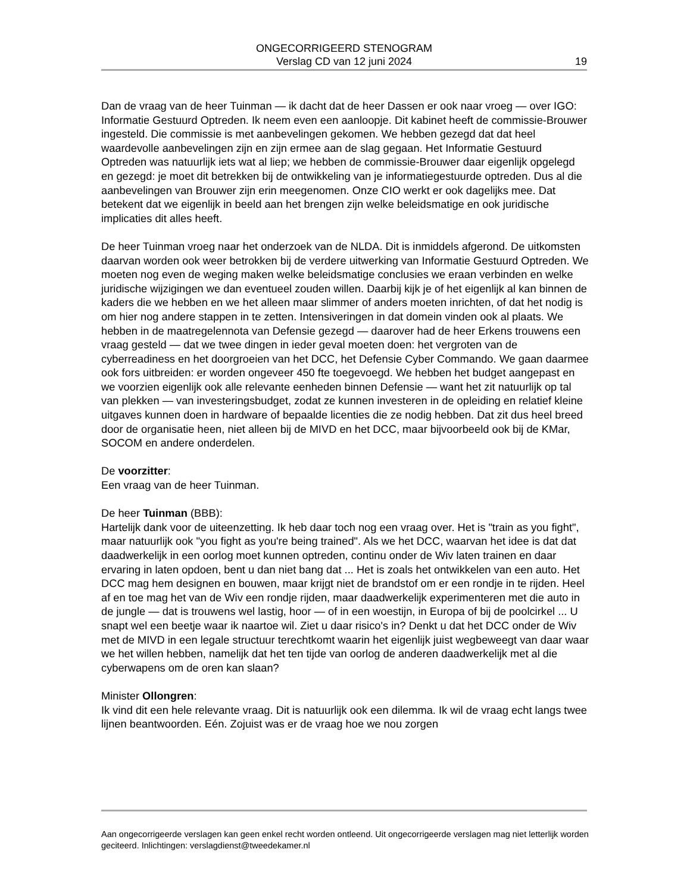ONGECORRIGEERD STENOGRAM
Verslag CD van 12 juni 2024
19
Dan de vraag van de heer Tuinman — ik dacht dat de heer Dassen er ook naar vroeg — over IGO: Informatie Gestuurd Optreden. Ik neem even een aanloopje. Dit kabinet heeft de commissie-Brouwer ingesteld. Die commissie is met aanbevelingen gekomen. We hebben gezegd dat dat heel waardevolle aanbevelingen zijn en zijn ermee aan de slag gegaan. Het Informatie Gestuurd Optreden was natuurlijk iets wat al liep; we hebben de commissie-Brouwer daar eigenlijk opgelegd en gezegd: je moet dit betrekken bij de ontwikkeling van je informatiegestuurde optreden. Dus al die aanbevelingen van Brouwer zijn erin meegenomen. Onze CIO werkt er ook dagelijks mee. Dat betekent dat we eigenlijk in beeld aan het brengen zijn welke beleidsmatige en ook juridische implicaties dit alles heeft.
De heer Tuinman vroeg naar het onderzoek van de NLDA. Dit is inmiddels afgerond. De uitkomsten daarvan worden ook weer betrokken bij de verdere uitwerking van Informatie Gestuurd Optreden. We moeten nog even de weging maken welke beleidsmatige conclusies we eraan verbinden en welke juridische wijzigingen we dan eventueel zouden willen. Daarbij kijk je of het eigenlijk al kan binnen de kaders die we hebben en we het alleen maar slimmer of anders moeten inrichten, of dat het nodig is om hier nog andere stappen in te zetten. Intensiveringen in dat domein vinden ook al plaats. We hebben in de maatregelennota van Defensie gezegd — daarover had de heer Erkens trouwens een vraag gesteld — dat we twee dingen in ieder geval moeten doen: het vergroten van de cyberreadiness en het doorgroeien van het DCC, het Defensie Cyber Commando. We gaan daarmee ook fors uitbreiden: er worden ongeveer 450 fte toegevoegd. We hebben het budget aangepast en we voorzien eigenlijk ook alle relevante eenheden binnen Defensie — want het zit natuurlijk op tal van plekken — van investeringsbudget, zodat ze kunnen investeren in de opleiding en relatief kleine uitgaves kunnen doen in hardware of bepaalde licenties die ze nodig hebben. Dat zit dus heel breed door de organisatie heen, niet alleen bij de MIVD en het DCC, maar bijvoorbeeld ook bij de KMar, SOCOM en andere onderdelen.
De voorzitter:
Een vraag van de heer Tuinman.
De heer Tuinman (BBB):
Hartelijk dank voor de uiteenzetting. Ik heb daar toch nog een vraag over. Het is "train as you fight", maar natuurlijk ook "you fight as you're being trained". Als we het DCC, waarvan het idee is dat dat daadwerkelijk in een oorlog moet kunnen optreden, continu onder de Wiv laten trainen en daar ervaring in laten opdoen, bent u dan niet bang dat ... Het is zoals het ontwikkelen van een auto. Het DCC mag hem designen en bouwen, maar krijgt niet de brandstof om er een rondje in te rijden. Heel af en toe mag het van de Wiv een rondje rijden, maar daadwerkelijk experimenteren met die auto in de jungle — dat is trouwens wel lastig, hoor — of in een woestijn, in Europa of bij de poolcirkel ... U snapt wel een beetje waar ik naartoe wil. Ziet u daar risico's in? Denkt u dat het DCC onder de Wiv met de MIVD in een legale structuur terechtkomt waarin het eigenlijk juist wegbeweegt van daar waar we het willen hebben, namelijk dat het ten tijde van oorlog de anderen daadwerkelijk met al die cyberwapens om de oren kan slaan?
Minister Ollongren:
Ik vind dit een hele relevante vraag. Dit is natuurlijk ook een dilemma. Ik wil de vraag echt langs twee lijnen beantwoorden. Eén. Zojuist was er de vraag hoe we nou zorgen
Aan ongecorrigeerde verslagen kan geen enkel recht worden ontleend. Uit ongecorrigeerde verslagen mag niet letterlijk worden geciteerd. Inlichtingen: verslagdienst@tweedekamer.nl